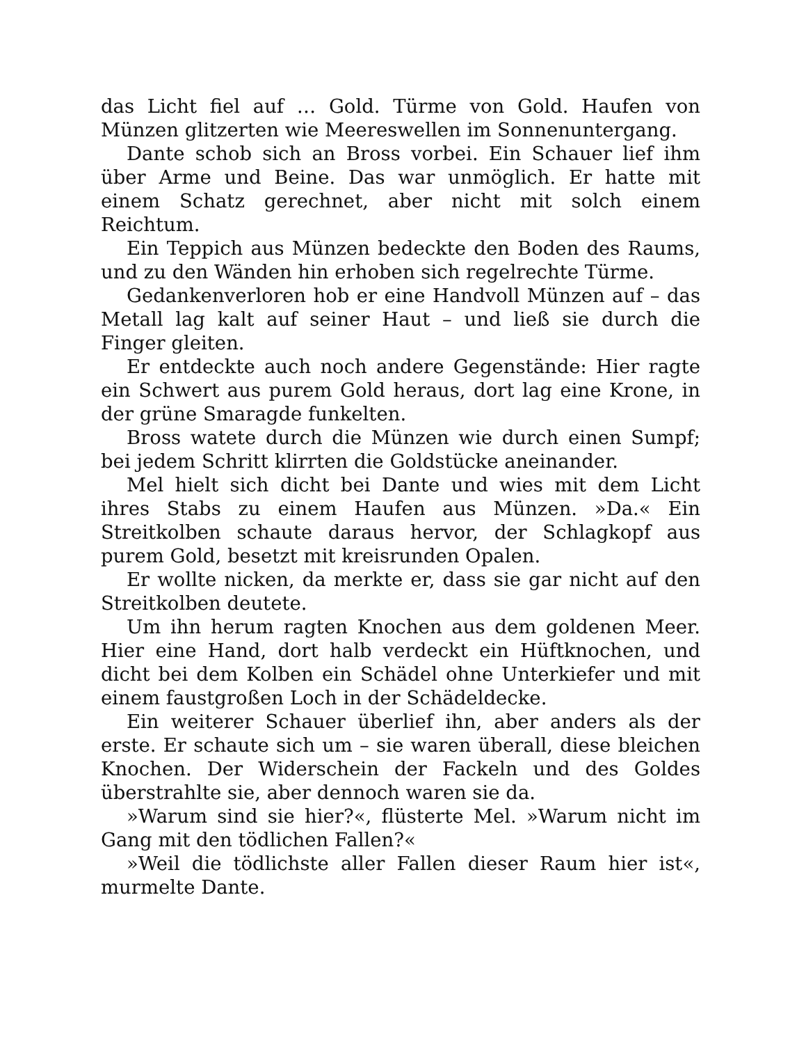das Licht fiel auf … Gold. Türme von Gold. Haufen von Münzen glitzerten wie Meereswellen im Sonnenuntergang.
Dante schob sich an Bross vorbei. Ein Schauer lief ihm über Arme und Beine. Das war unmöglich. Er hatte mit einem Schatz gerechnet, aber nicht mit solch einem Reichtum.
Ein Teppich aus Münzen bedeckte den Boden des Raums, und zu den Wänden hin erhoben sich regelrechte Türme.
Gedankenverloren hob er eine Handvoll Münzen auf – das Metall lag kalt auf seiner Haut – und ließ sie durch die Finger gleiten.
Er entdeckte auch noch andere Gegenstände: Hier ragte ein Schwert aus purem Gold heraus, dort lag eine Krone, in der grüne Smaragde funkelten.
Bross watete durch die Münzen wie durch einen Sumpf; bei jedem Schritt klirrten die Goldstücke aneinander.
Mel hielt sich dicht bei Dante und wies mit dem Licht ihres Stabs zu einem Haufen aus Münzen. »Da.« Ein Streitkolben schaute daraus hervor, der Schlagkopf aus purem Gold, besetzt mit kreisrunden Opalen.
Er wollte nicken, da merkte er, dass sie gar nicht auf den Streitkolben deutete.
Um ihn herum ragten Knochen aus dem goldenen Meer. Hier eine Hand, dort halb verdeckt ein Hüftknochen, und dicht bei dem Kolben ein Schädel ohne Unterkiefer und mit einem faustgroßen Loch in der Schädeldecke.
Ein weiterer Schauer überlief ihn, aber anders als der erste. Er schaute sich um – sie waren überall, diese bleichen Knochen. Der Widerschein der Fackeln und des Goldes überstrahlte sie, aber dennoch waren sie da.
»Warum sind sie hier?«, flüsterte Mel. »Warum nicht im Gang mit den tödlichen Fallen?«
»Weil die tödlichste aller Fallen dieser Raum hier ist«, murmelte Dante.